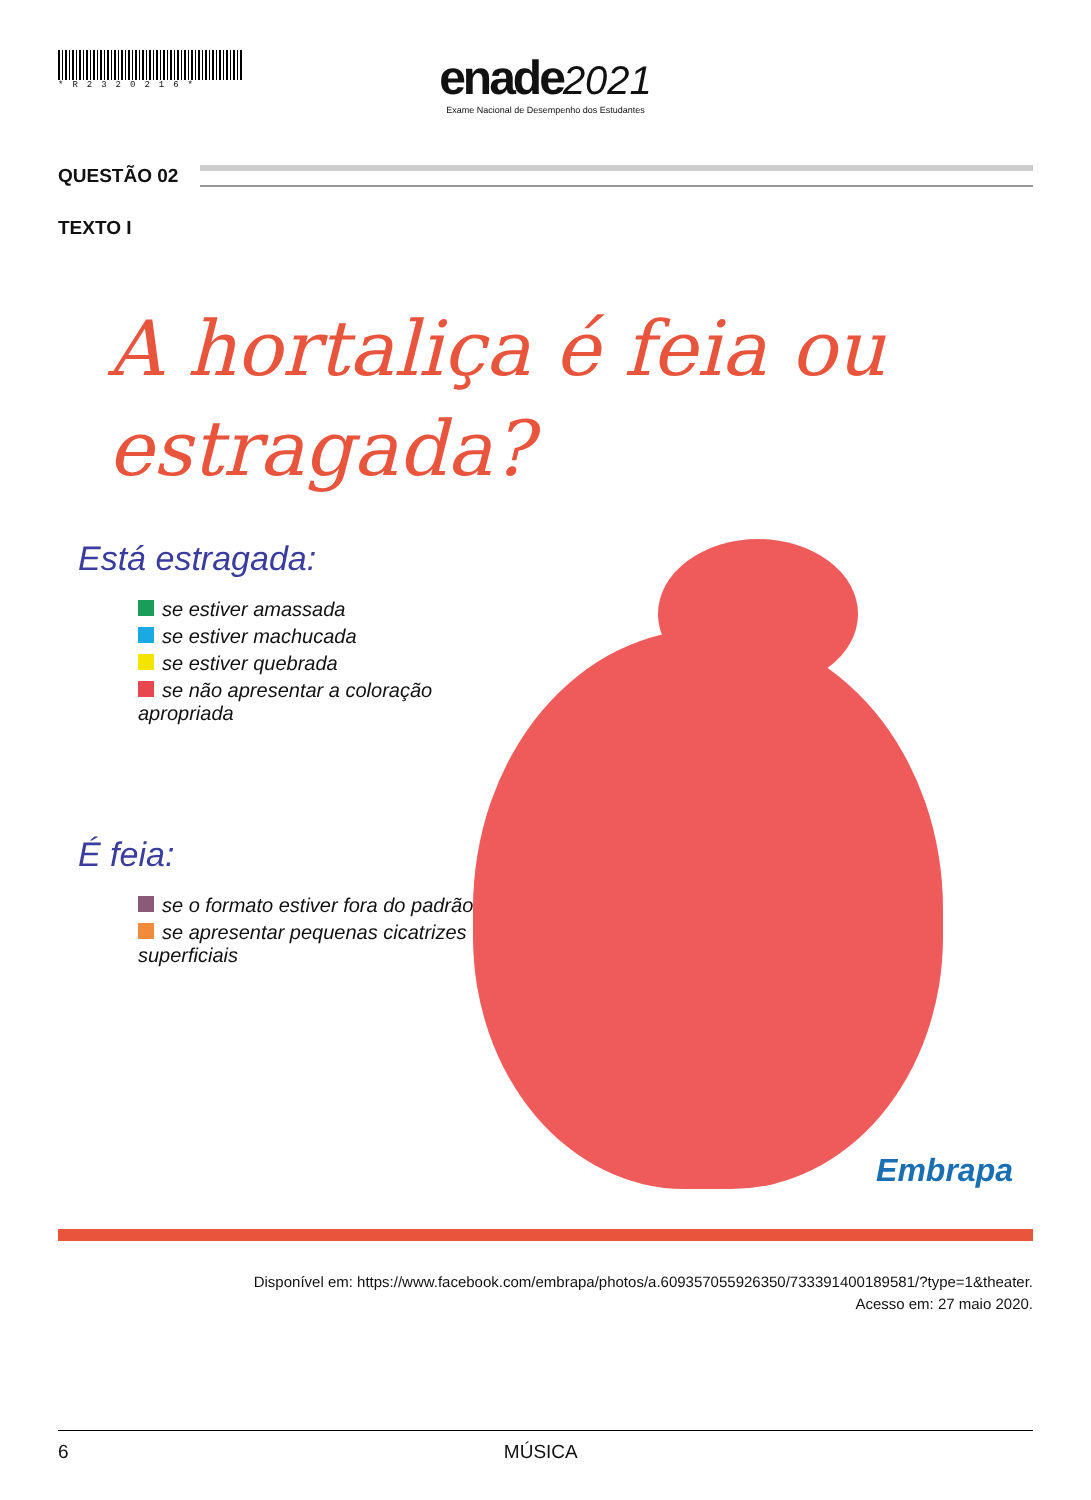*R2320216*
enade 2021
Exame Nacional de Desempenho dos Estudantes
QUESTÃO 02
TEXTO I
A hortaliça é feia ou estragada?
Está estragada:
se estiver amassada
se estiver machucada
se estiver quebrada
se não apresentar a coloração apropriada
É feia:
se o formato estiver fora do padrão
se apresentar pequenas cicatrizes superficiais
Embrapa
Disponível em: https://www.facebook.com/embrapa/photos/a.609357055926350/733391400189581/?type=1&theater.
Acesso em: 27 maio 2020.
6 MÚSICA